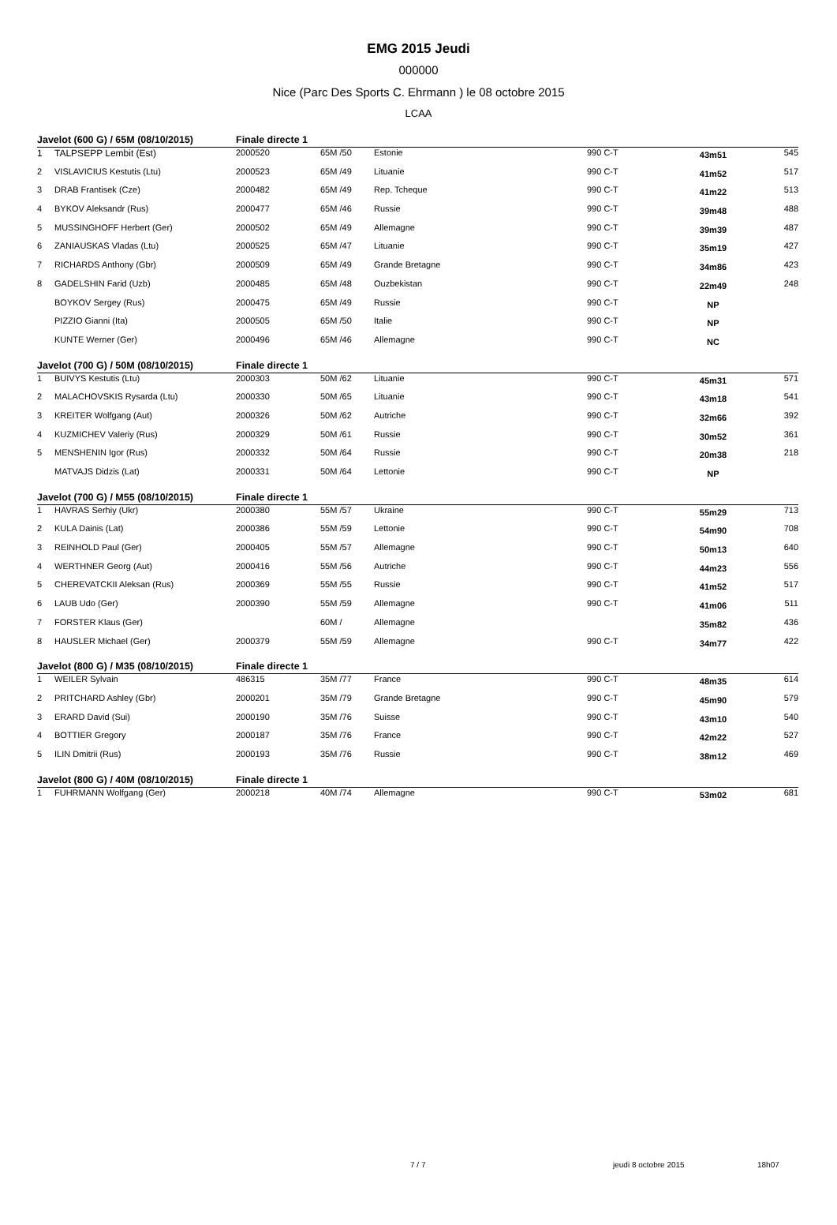EMG 2015 Jeudi
000000
Nice (Parc Des Sports C. Ehrmann ) le 08 octobre 2015
LCAA
| Javelot (600 G) / 65M (08/10/2015) | | Finale directe 1 | | | | | |
| 1 | TALPSEPP Lembit (Est) | 2000520 | 65M /50 | Estonie | 990 C-T | 43m51 | 545 |
| 2 | VISLAVICIUS Kestutis (Ltu) | 2000523 | 65M /49 | Lituanie | 990 C-T | 41m52 | 517 |
| 3 | DRAB Frantisek (Cze) | 2000482 | 65M /49 | Rep. Tcheque | 990 C-T | 41m22 | 513 |
| 4 | BYKOV Aleksandr (Rus) | 2000477 | 65M /46 | Russie | 990 C-T | 39m48 | 488 |
| 5 | MUSSINGHOFF Herbert (Ger) | 2000502 | 65M /49 | Allemagne | 990 C-T | 39m39 | 487 |
| 6 | ZANIAUSKAS Vladas (Ltu) | 2000525 | 65M /47 | Lituanie | 990 C-T | 35m19 | 427 |
| 7 | RICHARDS Anthony (Gbr) | 2000509 | 65M /49 | Grande Bretagne | 990 C-T | 34m86 | 423 |
| 8 | GADELSHIN Farid (Uzb) | 2000485 | 65M /48 | Ouzbekistan | 990 C-T | 22m49 | 248 |
| | BOYKOV Sergey (Rus) | 2000475 | 65M /49 | Russie | 990 C-T | NP | |
| | PIZZIO Gianni (Ita) | 2000505 | 65M /50 | Italie | 990 C-T | NP | |
| | KUNTE Werner (Ger) | 2000496 | 65M /46 | Allemagne | 990 C-T | NC | |
| Javelot (700 G) / 50M (08/10/2015) | | Finale directe 1 | | | | | |
| 1 | BUIVYS Kestutis (Ltu) | 2000303 | 50M /62 | Lituanie | 990 C-T | 45m31 | 571 |
| 2 | MALACHOVSKIS Rysarda (Ltu) | 2000330 | 50M /65 | Lituanie | 990 C-T | 43m18 | 541 |
| 3 | KREITER Wolfgang (Aut) | 2000326 | 50M /62 | Autriche | 990 C-T | 32m66 | 392 |
| 4 | KUZMICHEV Valeriy (Rus) | 2000329 | 50M /61 | Russie | 990 C-T | 30m52 | 361 |
| 5 | MENSHENIN Igor (Rus) | 2000332 | 50M /64 | Russie | 990 C-T | 20m38 | 218 |
| | MATVAJS Didzis (Lat) | 2000331 | 50M /64 | Lettonie | 990 C-T | NP | |
| Javelot (700 G) / M55 (08/10/2015) | | Finale directe 1 | | | | | |
| 1 | HAVRAS Serhiy (Ukr) | 2000380 | 55M /57 | Ukraine | 990 C-T | 55m29 | 713 |
| 2 | KULA Dainis (Lat) | 2000386 | 55M /59 | Lettonie | 990 C-T | 54m90 | 708 |
| 3 | REINHOLD Paul (Ger) | 2000405 | 55M /57 | Allemagne | 990 C-T | 50m13 | 640 |
| 4 | WERTHNER Georg (Aut) | 2000416 | 55M /56 | Autriche | 990 C-T | 44m23 | 556 |
| 5 | CHEREVATCKII Aleksan (Rus) | 2000369 | 55M /55 | Russie | 990 C-T | 41m52 | 517 |
| 6 | LAUB Udo (Ger) | 2000390 | 55M /59 | Allemagne | 990 C-T | 41m06 | 511 |
| 7 | FORSTER Klaus (Ger) | | 60M / | Allemagne | | 35m82 | 436 |
| 8 | HAUSLER Michael (Ger) | 2000379 | 55M /59 | Allemagne | 990 C-T | 34m77 | 422 |
| Javelot (800 G) / M35 (08/10/2015) | | Finale directe 1 | | | | | |
| 1 | WEILER Sylvain | 486315 | 35M /77 | France | 990 C-T | 48m35 | 614 |
| 2 | PRITCHARD Ashley (Gbr) | 2000201 | 35M /79 | Grande Bretagne | 990 C-T | 45m90 | 579 |
| 3 | ERARD David (Sui) | 2000190 | 35M /76 | Suisse | 990 C-T | 43m10 | 540 |
| 4 | BOTTIER Gregory | 2000187 | 35M /76 | France | 990 C-T | 42m22 | 527 |
| 5 | ILIN Dmitrii (Rus) | 2000193 | 35M /76 | Russie | 990 C-T | 38m12 | 469 |
| Javelot (800 G) / 40M (08/10/2015) | | Finale directe 1 | | | | | |
| 1 | FUHRMANN Wolfgang (Ger) | 2000218 | 40M /74 | Allemagne | 990 C-T | 53m02 | 681 |
7 / 7 jeudi 8 octobre 2015 18h07